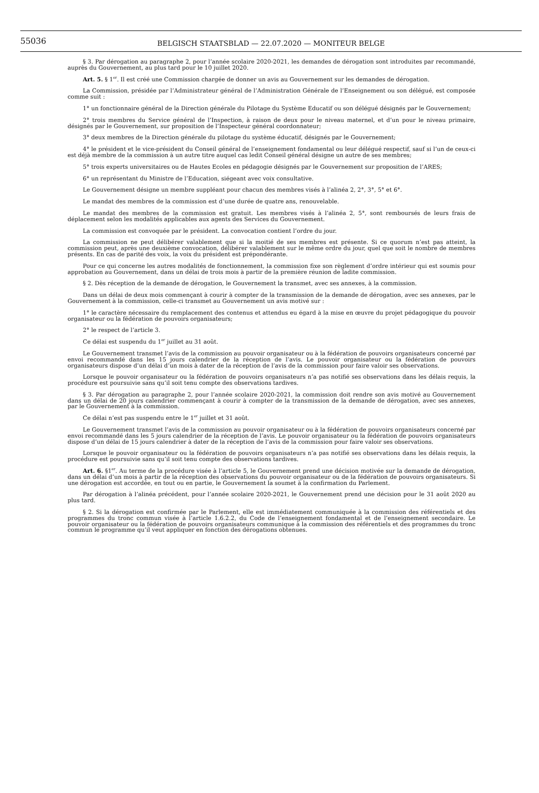55036
BELGISCH STAATSBLAD — 22.07.2020 — MONITEUR BELGE
§ 3. Par dérogation au paragraphe 2, pour l’année scolaire 2020-2021, les demandes de dérogation sont introduites par recommandé, auprès du Gouvernement, au plus tard pour le 10 juillet 2020.
Art. 5. § 1<sup>er</sup>. Il est créé une Commission chargée de donner un avis au Gouvernement sur les demandes de dérogation.
La Commission, présidée par l’Administrateur général de l’Administration Générale de l’Enseignement ou son délégué, est composée comme suit :
1° un fonctionnaire général de la Direction générale du Pilotage du Système Educatif ou son délégué désignés par le Gouvernement;
2° trois membres du Service général de l’Inspection, à raison de deux pour le niveau maternel, et d’un pour le niveau primaire, désignés par le Gouvernement, sur proposition de l’Inspecteur général coordonnateur;
3° deux membres de la Direction générale du pilotage du système éducatif, désignés par le Gouvernement;
4° le président et le vice-président du Conseil général de l’enseignement fondamental ou leur délégué respectif, sauf si l’un de ceux-ci est déjà membre de la commission à un autre titre auquel cas ledit Conseil général désigne un autre de ses membres;
5° trois experts universitaires ou de Hautes Ecoles en pédagogie désignés par le Gouvernement sur proposition de l’ARES;
6° un représentant du Ministre de l’Education, siégeant avec voix consultative.
Le Gouvernement désigne un membre suppléant pour chacun des membres visés à l’alinéa 2, 2°, 3°, 5° et 6°.
Le mandat des membres de la commission est d’une durée de quatre ans, renouvelable.
Le mandat des membres de la commission est gratuit. Les membres visés à l’alinéa 2, 5°, sont remboursés de leurs frais de déplacement selon les modalités applicables aux agents des Services du Gouvernement.
La commission est convoquée par le président. La convocation contient l’ordre du jour.
La commission ne peut délibérer valablement que si la moitié de ses membres est présente. Si ce quorum n’est pas atteint, la commission peut, après une deuxième convocation, délibérer valablement sur le même ordre du jour, quel que soit le nombre de membres présents. En cas de parité des voix, la voix du président est prépondérante.
Pour ce qui concerne les autres modalités de fonctionnement, la commission fixe son règlement d’ordre intérieur qui est soumis pour approbation au Gouvernement, dans un délai de trois mois à partir de la première réunion de ladite commission.
§ 2. Dès réception de la demande de dérogation, le Gouvernement la transmet, avec ses annexes, à la commission.
Dans un délai de deux mois commençant à courir à compter de la transmission de la demande de dérogation, avec ses annexes, par le Gouvernement à la commission, celle-ci transmet au Gouvernement un avis motivé sur :
1° le caractère nécessaire du remplacement des contenus et attendus eu égard à la mise en œuvre du projet pédagogique du pouvoir organisateur ou la fédération de pouvoirs organisateurs;
2° le respect de l’article 3.
Ce délai est suspendu du 1<sup>er</sup> juillet au 31 août.
Le Gouvernement transmet l’avis de la commission au pouvoir organisateur ou à la fédération de pouvoirs organisateurs concerné par envoi recommandé dans les 15 jours calendrier de la réception de l’avis. Le pouvoir organisateur ou la fédération de pouvoirs organisateurs dispose d’un délai d’un mois à dater de la réception de l’avis de la commission pour faire valoir ses observations.
Lorsque le pouvoir organisateur ou la fédération de pouvoirs organisateurs n’a pas notifié ses observations dans les délais requis, la procédure est poursuivie sans qu’il soit tenu compte des observations tardives.
§ 3. Par dérogation au paragraphe 2, pour l’année scolaire 2020-2021, la commission doit rendre son avis motivé au Gouvernement dans un délai de 20 jours calendrier commençant à courir à compter de la transmission de la demande de dérogation, avec ses annexes, par le Gouvernement à la commission.
Ce délai n’est pas suspendu entre le 1<sup>er</sup> juillet et 31 août.
Le Gouvernement transmet l’avis de la commission au pouvoir organisateur ou à la fédération de pouvoirs organisateurs concerné par envoi recommandé dans les 5 jours calendrier de la réception de l’avis. Le pouvoir organisateur ou la fédération de pouvoirs organisateurs dispose d’un délai de 15 jours calendrier à dater de la réception de l’avis de la commission pour faire valoir ses observations.
Lorsque le pouvoir organisateur ou la fédération de pouvoirs organisateurs n’a pas notifié ses observations dans les délais requis, la procédure est poursuivie sans qu’il soit tenu compte des observations tardives.
Art. 6. §1<sup>er</sup>. Au terme de la procédure visée à l’article 5, le Gouvernement prend une décision motivée sur la demande de dérogation, dans un délai d’un mois à partir de la réception des observations du pouvoir organisateur ou de la fédération de pouvoirs organisateurs. Si une dérogation est accordée, en tout ou en partie, le Gouvernement la soumet à la confirmation du Parlement.
Par dérogation à l’alinéa précédent, pour l’année scolaire 2020-2021, le Gouvernement prend une décision pour le 31 août 2020 au plus tard.
§ 2. Si la dérogation est confirmée par le Parlement, elle est immédiatement communiquée à la commission des référentiels et des programmes du tronc commun visée à l’article 1.6.2.2, du Code de l’enseignement fondamental et de l’enseignement secondaire. Le pouvoir organisateur ou la fédération de pouvoirs organisateurs communique à la commission des référentiels et des programmes du tronc commun le programme qu’il veut appliquer en fonction des dérogations obtenues.